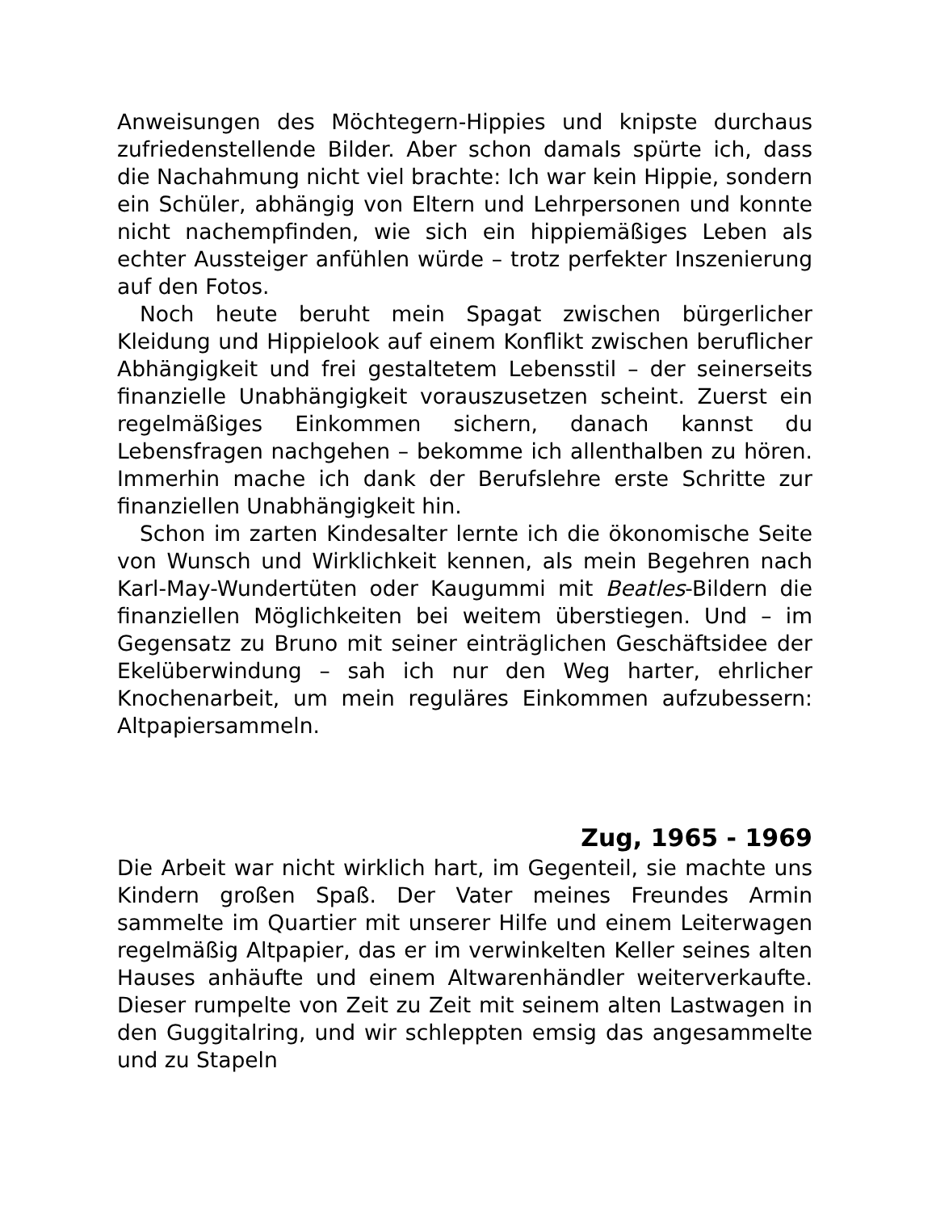Anweisungen des Möchtegern-Hippies und knipste durchaus zufriedenstellende Bilder. Aber schon damals spürte ich, dass die Nachahmung nicht viel brachte: Ich war kein Hippie, sondern ein Schüler, abhängig von Eltern und Lehrpersonen und konnte nicht nachempfinden, wie sich ein hippiemäßiges Leben als echter Aussteiger anfühlen würde – trotz perfekter Inszenierung auf den Fotos.
Noch heute beruht mein Spagat zwischen bürgerlicher Kleidung und Hippielook auf einem Konflikt zwischen beruflicher Abhängigkeit und frei gestaltetem Lebensstil – der seinerseits finanzielle Unabhängigkeit vorauszusetzen scheint. Zuerst ein regelmäßiges Einkommen sichern, danach kannst du Lebensfragen nachgehen – bekomme ich allenthalben zu hören. Immerhin mache ich dank der Berufslehre erste Schritte zur finanziellen Unabhängigkeit hin.
Schon im zarten Kindesalter lernte ich die ökonomische Seite von Wunsch und Wirklichkeit kennen, als mein Begehren nach Karl-May-Wundertüten oder Kaugummi mit Beatles-Bildern die finanziellen Möglichkeiten bei weitem überstiegen. Und – im Gegensatz zu Bruno mit seiner einträglichen Geschäftsidee der Ekelüberwindung – sah ich nur den Weg harter, ehrlicher Knochenarbeit, um mein reguläres Einkommen aufzubessern: Altpapiersammeln.
Zug, 1965 - 1969
Die Arbeit war nicht wirklich hart, im Gegenteil, sie machte uns Kindern großen Spaß. Der Vater meines Freundes Armin sammelte im Quartier mit unserer Hilfe und einem Leiterwagen regelmäßig Altpapier, das er im verwinkelten Keller seines alten Hauses anhäufte und einem Altwarenhändler weiterverkaufte. Dieser rumpelte von Zeit zu Zeit mit seinem alten Lastwagen in den Guggitalring, und wir schleppten emsig das angesammelte und zu Stapeln